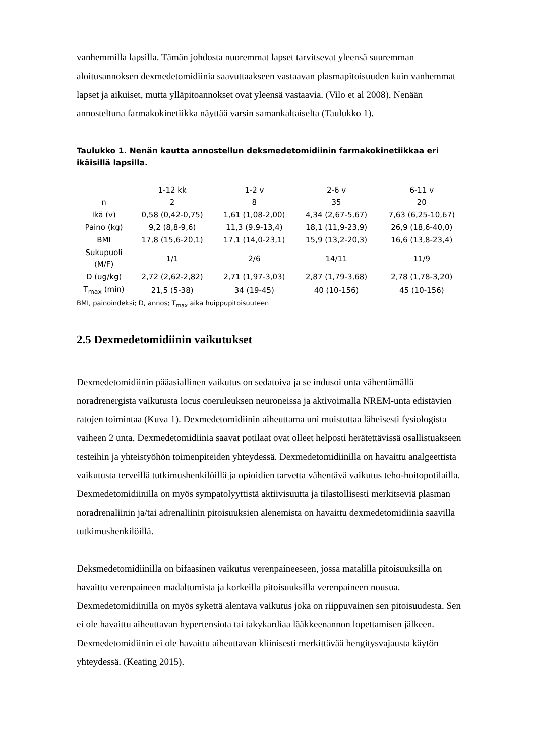vanhemmilla lapsilla. Tämän johdosta nuoremmat lapset tarvitsevat yleensä suuremman aloitusannoksen dexmedetomidiinia saavuttaakseen vastaavan plasmapitoisuuden kuin vanhemmat lapset ja aikuiset, mutta ylläpitoannokset ovat yleensä vastaavia. (Vilo et al 2008). Nenään annosteltuna farmakokinetiikka näyttää varsin samankaltaiselta (Taulukko 1).
Taulukko 1. Nenän kautta annostellun deksmedetomidiinin farmakokinetiikkaa eri ikäisillä lapsilla.
| | 1-12 kk | 1-2 v | 2-6 v | 6-11 v |
| --- | --- | --- | --- | --- |
| n | 2 | 8 | 35 | 20 |
| Ikä (v) | 0,58 (0,42-0,75) | 1,61 (1,08-2,00) | 4,34 (2,67-5,67) | 7,63 (6,25-10,67) |
| Paino (kg) | 9,2 (8,8-9,6) | 11,3 (9,9-13,4) | 18,1 (11,9-23,9) | 26,9 (18,6-40,0) |
| BMI | 17,8 (15,6-20,1) | 17,1 (14,0-23,1) | 15,9 (13,2-20,3) | 16,6 (13,8-23,4) |
| Sukupuoli (M/F) | 1/1 | 2/6 | 14/11 | 11/9 |
| D (ug/kg) | 2,72 (2,62-2,82) | 2,71 (1,97-3,03) | 2,87 (1,79-3,68) | 2,78 (1,78-3,20) |
| T<sub>max</sub> (min) | 21,5 (5-38) | 34 (19-45) | 40 (10-156) | 45 (10-156) |
BMI, painoindeksi; D, annos; T<sub>max</sub> aika huippupitoisuuteen
2.5 Dexmedetomidiinin vaikutukset
Dexmedetomidiinin pääasiallinen vaikutus on sedatoiva ja se indusoi unta vähentämällä noradrenergista vaikutusta locus coeruleuksen neuroneissa ja aktivoimalla NREM-unta edistävien ratojen toimintaa (Kuva 1). Dexmedetomidiinin aiheuttama uni muistuttaa läheisesti fysiologista vaiheen 2 unta. Dexmedetomidiinia saavat potilaat ovat olleet helposti herätettävissä osallistuakseen testeihin ja yhteistyöhön toimenpiteiden yhteydessä. Dexmedetomidiinilla on havaittu analgeettista vaikutusta terveillä tutkimushenkilöillä ja opioidien tarvetta vähentävä vaikutus teho-hoitopotilailla. Dexmedetomidiinilla on myös sympatolyyttistä aktiivisuutta ja tilastollisesti merkitseviä plasman noradrenaliinin ja/tai adrenaliinin pitoisuuksien alenemista on havaittu dexmedetomidiinia saavilla tutkimushenkilöillä.
Deksmedetomidiinilla on bifaasinen vaikutus verenpaineeseen, jossa matalilla pitoisuuksilla on havaittu verenpaineen madaltumista ja korkeilla pitoisuuksilla verenpaineen nousua. Dexmedetomidiinilla on myös sykettä alentava vaikutus joka on riippuvainen sen pitoisuudesta. Sen ei ole havaittu aiheuttavan hypertensiota tai takykardiaa lääkkeenannon lopettamisen jälkeen. Dexmedetomidiinin ei ole havaittu aiheuttavan kliinisesti merkittävää hengitysvajausta käytön yhteydessä. (Keating 2015).